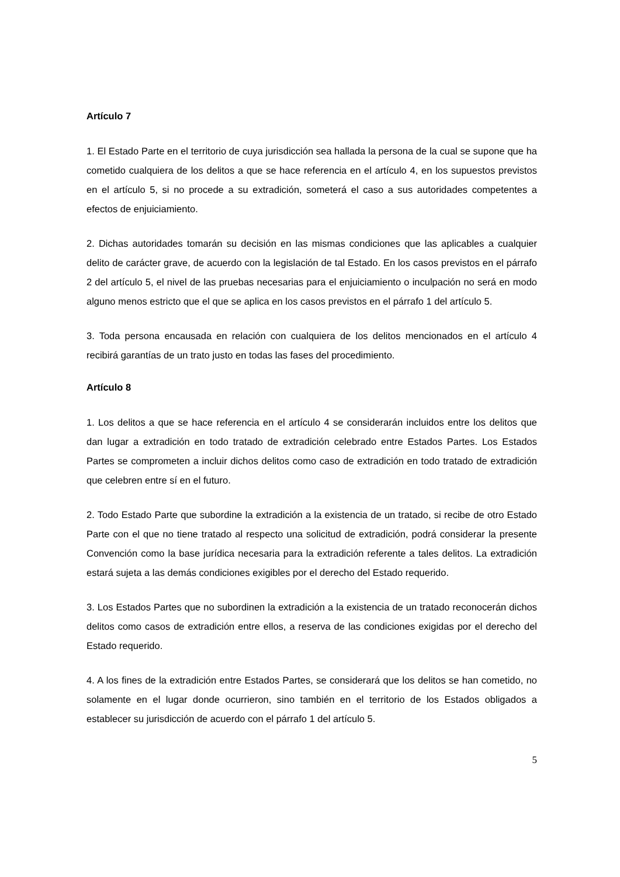Artículo 7
1. El Estado Parte en el territorio de cuya jurisdicción sea hallada la persona de la cual se supone que ha cometido cualquiera de los delitos a que se hace referencia en el artículo 4, en los supuestos previstos en el artículo 5, si no procede a su extradición, someterá el caso a sus autoridades competentes a efectos de enjuiciamiento.
2. Dichas autoridades tomarán su decisión en las mismas condiciones que las aplicables a cualquier delito de carácter grave, de acuerdo con la legislación de tal Estado. En los casos previstos en el párrafo 2 del artículo 5, el nivel de las pruebas necesarias para el enjuiciamiento o inculpación no será en modo alguno menos estricto que el que se aplica en los casos previstos en el párrafo 1 del artículo 5.
3. Toda persona encausada en relación con cualquiera de los delitos mencionados en el artículo 4 recibirá garantías de un trato justo en todas las fases del procedimiento.
Artículo 8
1. Los delitos a que se hace referencia en el artículo 4 se considerarán incluidos entre los delitos que dan lugar a extradición en todo tratado de extradición celebrado entre Estados Partes. Los Estados Partes se comprometen a incluir dichos delitos como caso de extradición en todo tratado de extradición que celebren entre sí en el futuro.
2. Todo Estado Parte que subordine la extradición a la existencia de un tratado, si recibe de otro Estado Parte con el que no tiene tratado al respecto una solicitud de extradición, podrá considerar la presente Convención como la base jurídica necesaria para la extradición referente a tales delitos. La extradición estará sujeta a las demás condiciones exigibles por el derecho del Estado requerido.
3. Los Estados Partes que no subordinen la extradición a la existencia de un tratado reconocerán dichos delitos como casos de extradición entre ellos, a reserva de las condiciones exigidas por el derecho del Estado requerido.
4. A los fines de la extradición entre Estados Partes, se considerará que los delitos se han cometido, no solamente en el lugar donde ocurrieron, sino también en el territorio de los Estados obligados a establecer su jurisdicción de acuerdo con el párrafo 1 del artículo 5.
5